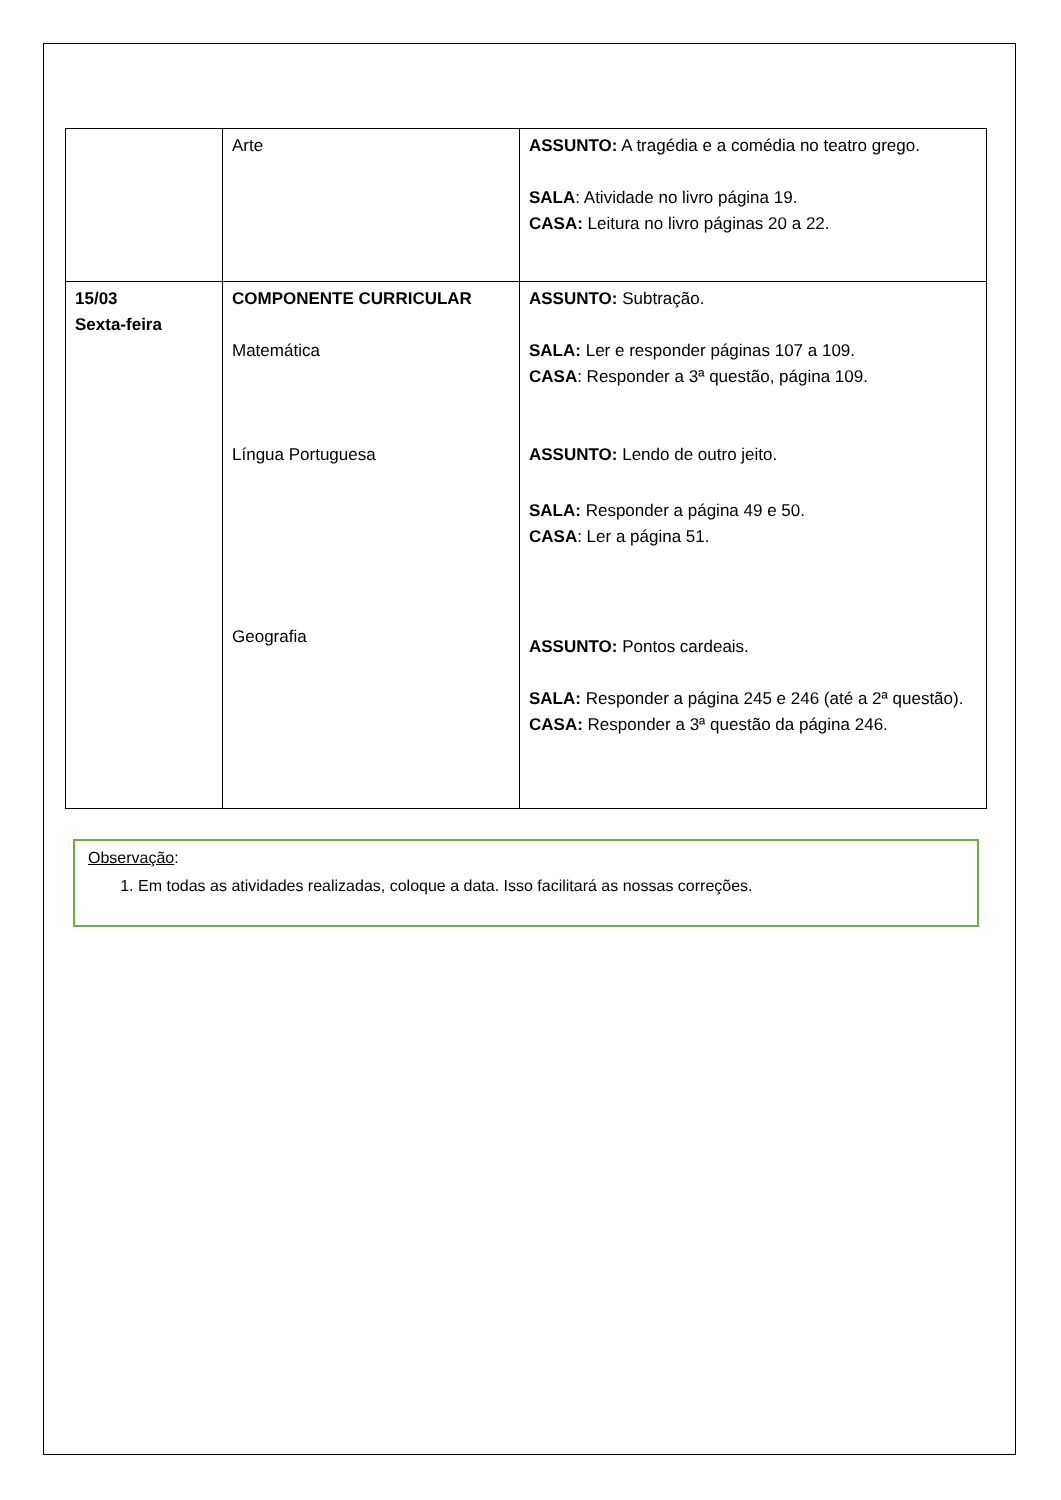| | Arte | ASSUNTO: A tragédia e a comédia no teatro grego. SALA : Atividade no livro página 19. CASA: Leitura no livro páginas 20 a 22. |
| 15/03 Sexta-feira | COMPONENTE CURRICULAR Matemática Língua Portuguesa Geografia | ASSUNTO: Subtração. SALA: Ler e responder páginas 107 a 109. CASA : Responder a 3ª questão, página 109. ASSUNTO: Lendo de outro jeito. SALA: Responder a página 49 e 50. CASA : Ler a página 51. ASSUNTO: Pontos cardeais. SALA: Responder a página 245 e 246 (até a 2ª questão). CASA: Responder a 3ª questão da página 246. |
Observação:
1. Em todas as atividades realizadas, coloque a data. Isso facilitará as nossas correções.